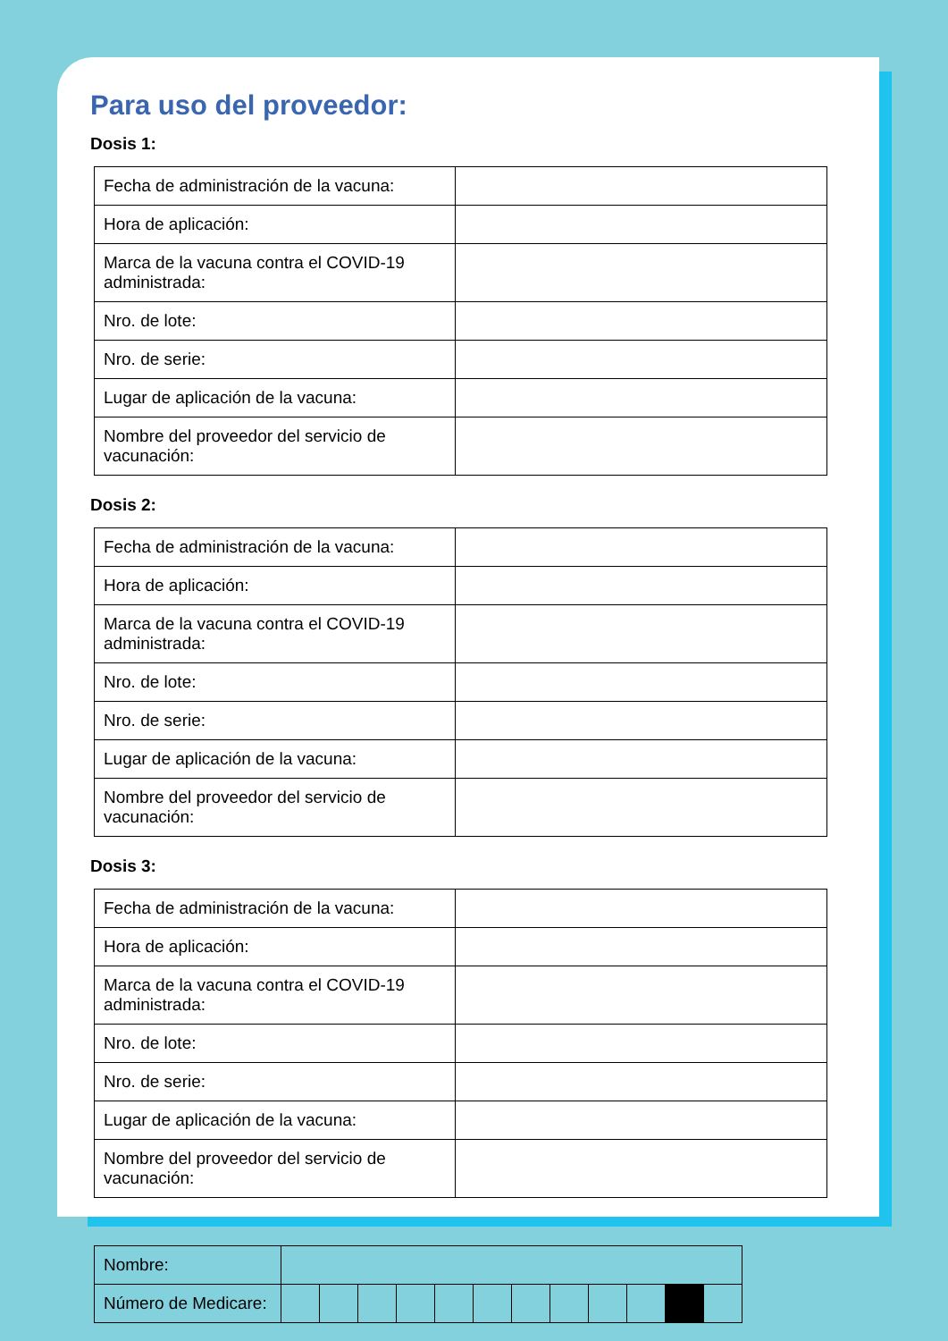Para uso del proveedor:
Dosis 1:
| Fecha de administración de la vacuna: | |
| Hora de aplicación: | |
| Marca de la vacuna contra el COVID-19 administrada: | |
| Nro. de lote: | |
| Nro. de serie: | |
| Lugar de aplicación de la vacuna: | |
| Nombre del proveedor del servicio de vacunación: | |
Dosis 2:
| Fecha de administración de la vacuna: | |
| Hora de aplicación: | |
| Marca de la vacuna contra el COVID-19 administrada: | |
| Nro. de lote: | |
| Nro. de serie: | |
| Lugar de aplicación de la vacuna: | |
| Nombre del proveedor del servicio de vacunación: | |
Dosis 3:
| Fecha de administración de la vacuna: | |
| Hora de aplicación: | |
| Marca de la vacuna contra el COVID-19 administrada: | |
| Nro. de lote: | |
| Nro. de serie: | |
| Lugar de aplicación de la vacuna: | |
| Nombre del proveedor del servicio de vacunación: | |
| Nombre: | | | | | | | | | | | | |
| Número de Medicare: | | | | | | | | | | | | |